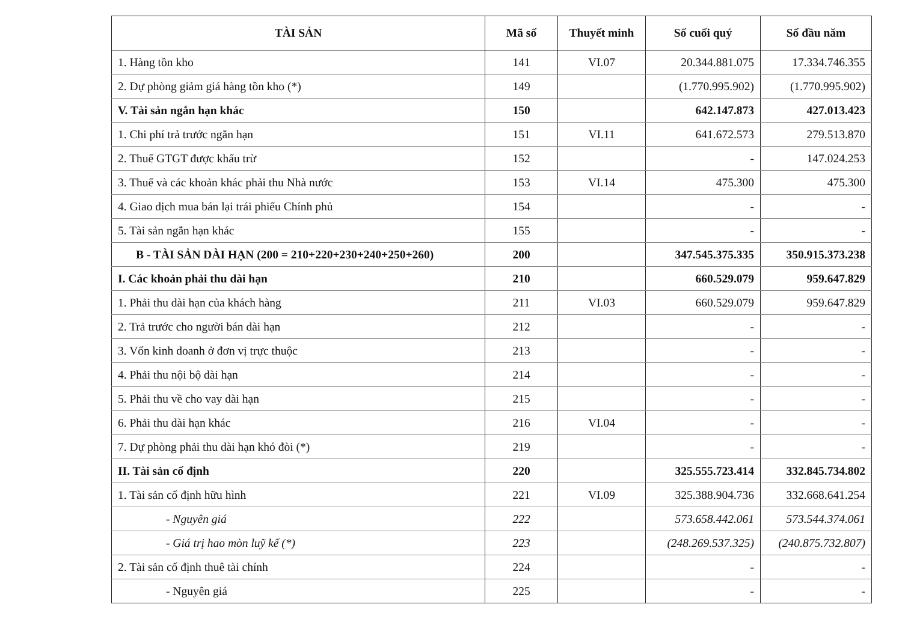| TÀI SẢN | Mã số | Thuyết minh | Số cuối quý | Số đầu năm |
| --- | --- | --- | --- | --- |
| 1. Hàng tồn kho | 141 | VI.07 | 20.344.881.075 | 17.334.746.355 |
| 2. Dự phòng giảm giá hàng tồn kho (*) | 149 | | (1.770.995.902) | (1.770.995.902) |
| V. Tài sản ngắn hạn khác | 150 | | 642.147.873 | 427.013.423 |
| 1. Chi phí trả trước ngắn hạn | 151 | VI.11 | 641.672.573 | 279.513.870 |
| 2. Thuế GTGT được khấu trừ | 152 | | - | 147.024.253 |
| 3. Thuế và các khoản khác phải thu Nhà nước | 153 | VI.14 | 475.300 | 475.300 |
| 4. Giao dịch mua bán lại trái phiếu Chính phủ | 154 | | - | - |
| 5. Tài sản ngắn hạn khác | 155 | | - | - |
| B - TÀI SẢN DÀI HẠN (200 = 210+220+230+240+250+260) | 200 | | 347.545.375.335 | 350.915.373.238 |
| I. Các khoản phải thu dài hạn | 210 | | 660.529.079 | 959.647.829 |
| 1. Phải thu dài hạn của khách hàng | 211 | VI.03 | 660.529.079 | 959.647.829 |
| 2. Trả trước cho người bán dài hạn | 212 | | - | - |
| 3. Vốn kinh doanh ở đơn vị trực thuộc | 213 | | - | - |
| 4. Phải thu nội bộ dài hạn | 214 | | - | - |
| 5. Phải thu về cho vay dài hạn | 215 | | - | - |
| 6. Phải thu dài hạn khác | 216 | VI.04 | - | - |
| 7. Dự phòng phải thu dài hạn khó đòi (*) | 219 | | - | - |
| II. Tài sản cố định | 220 | | 325.555.723.414 | 332.845.734.802 |
| 1. Tài sản cố định hữu hình | 221 | VI.09 | 325.388.904.736 | 332.668.641.254 |
| - Nguyên giá | 222 | | 573.658.442.061 | 573.544.374.061 |
| - Giá trị hao mòn luỹ kế (*) | 223 | | (248.269.537.325) | (240.875.732.807) |
| 2. Tài sản cố định thuê tài chính | 224 | | - | - |
| - Nguyên giá | 225 | | - | - |